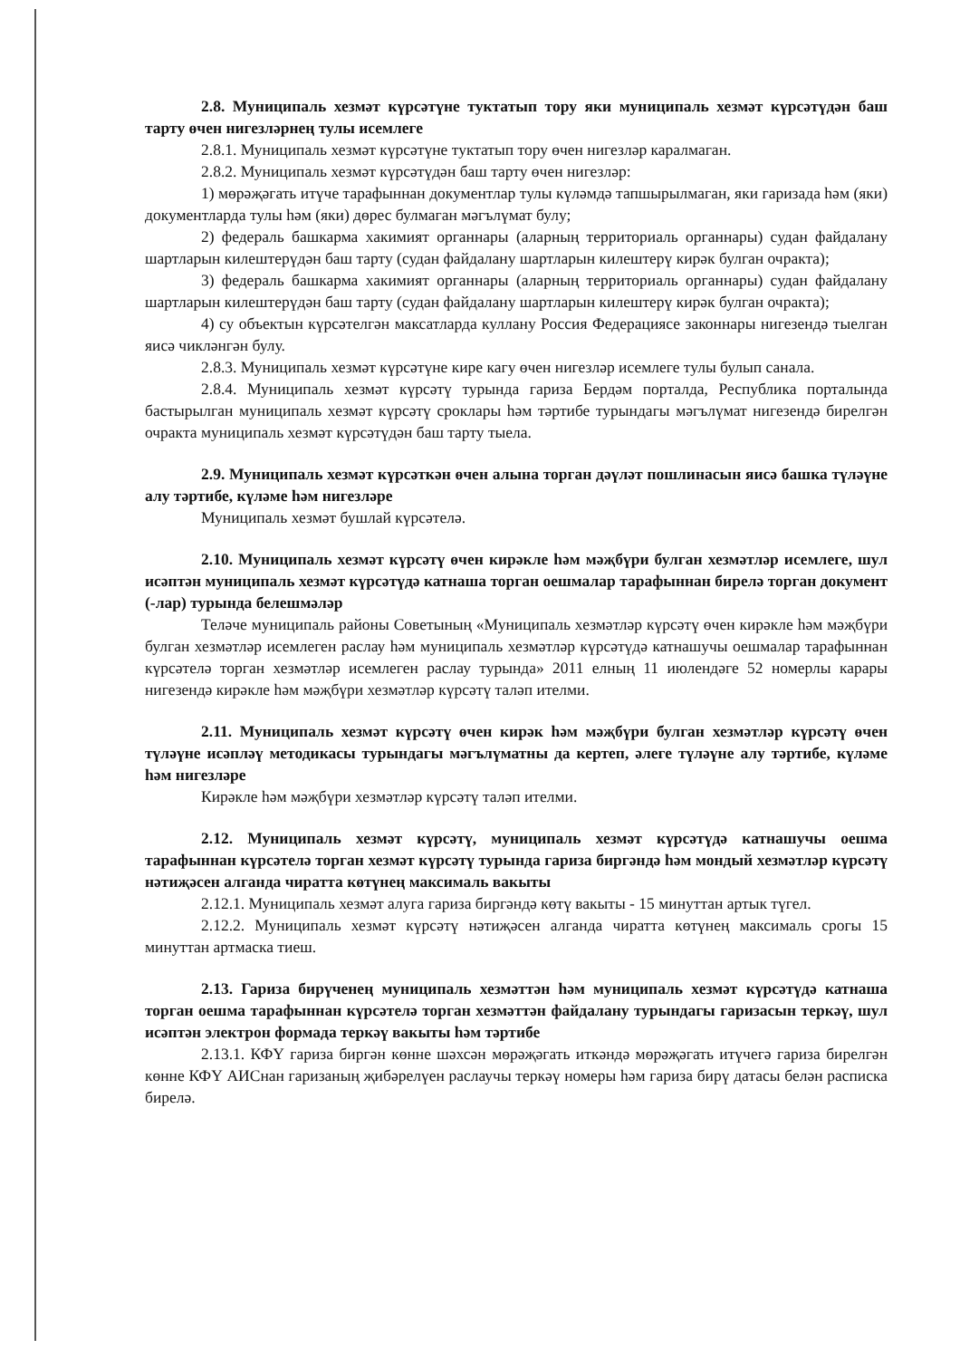2.8. Муниципаль хезмәт күрсәтүне туктатып тору яки муниципаль хезмәт күрсәтүдән баш тарту өчен нигезләрнең тулы исемлеге
2.8.1. Муниципаль хезмәт күрсәтүне туктатып тору өчен нигезләр каралмаган.
2.8.2. Муниципаль хезмәт күрсәтүдән баш тарту өчен нигезләр:
1) мөрәҗәгать итүче тарафыннан документлар тулы күләмдә тапшырылмаган, яки гаризада һәм (яки) документларда тулы һәм (яки) дөрес булмаган мәгълүмат булу;
2) федераль башкарма хакимият органнары (аларның территориаль органнары) судан файдалану шартларын килештерүдән баш тарту (судан файдалану шартларын килештерү кирәк булган очракта);
3) федераль башкарма хакимият органнары (аларның территориаль органнары) судан файдалану шартларын килештерүдән баш тарту (судан файдалану шартларын килештерү кирәк булган очракта);
4) су объектын күрсәтелгән максатларда куллану Россия Федерациясе законнары нигезендә тыелган яисә чикләнгән булу.
2.8.3. Муниципаль хезмәт күрсәтүне кире кагу өчен нигезләр исемлеге тулы булып санала.
2.8.4. Муниципаль хезмәт күрсәтү турында гариза Бердәм порталда, Республика порталында бастырылган муниципаль хезмәт күрсәтү сроклары һәм тәртибе турындагы мәгълүмат нигезендә бирелгән очракта муниципаль хезмәт күрсәтүдән баш тарту тыела.
2.9. Муниципаль хезмәт күрсәткән өчен алына торган дәүләт пошлинасын яисә башка түләүне алу тәртибе, күләме һәм нигезләре
Муниципаль хезмәт бушлай күрсәтелә.
2.10. Муниципаль хезмәт күрсәтү өчен кирәкле һәм мәҗбүри булган хезмәтләр исемлеге, шул исәптән муниципаль хезмәт күрсәтүдә катнаша торган оешмалар тарафыннан бирелә торган документ (-лар) турында белешмәләр
Теләче муниципаль районы Советының «Муниципаль хезмәтләр күрсәтү өчен кирәкле һәм мәҗбүри булган хезмәтләр исемлеген раслау һәм муниципаль хезмәтләр күрсәтүдә катнашучы оешмалар тарафыннан күрсәтелә торган хезмәтләр исемлеген раслау турында» 2011 елның 11 июлендәге 52 номерлы карары нигезендә кирәкле һәм мәҗбүри хезмәтләр күрсәтү таләп ителми.
2.11. Муниципаль хезмәт күрсәтү өчен кирәк һәм мәҗбүри булган хезмәтләр күрсәтү өчен түләүне исәпләү методикасы турындагы мәгълүматны да кертеп, әлеге түләүне алу тәртибе, күләме һәм нигезләре
Кирәкле һәм мәҗбүри хезмәтләр күрсәтү таләп ителми.
2.12. Муниципаль хезмәт күрсәтү, муниципаль хезмәт күрсәтүдә катнашучы оешма тарафыннан күрсәтелә торган хезмәт күрсәтү турында гариза биргәндә һәм мондый хезмәтләр күрсәтү нәтиҗәсен алганда чиратта көтүнең максималь вакыты
2.12.1. Муниципаль хезмәт алуга гариза биргәндә көтү вакыты - 15 минуттан артык түгел.
2.12.2. Муниципаль хезмәт күрсәтү нәтиҗәсен алганда чиратта көтүнең максималь срогы 15 минуттан артмаска тиеш.
2.13. Гариза бирүченең муниципаль хезмәттән һәм муниципаль хезмәт күрсәтүдә катнаша торган оешма тарафыннан күрсәтелә торган хезмәттән файдалану турындагы гаризасын теркәү, шул исәптән электрон формада теркәү вакыты һәм тәртибе
2.13.1. КФҮ гариза биргән көнне шәхсән мөрәҗәгать иткәндә мөрәҗәгать итүчегә гариза бирелгән көнне КФҮ АИСнан гаризаның җибәрелүен раслаучы теркәү номеры һәм гариза бирү датасы белән расписка бирелә.